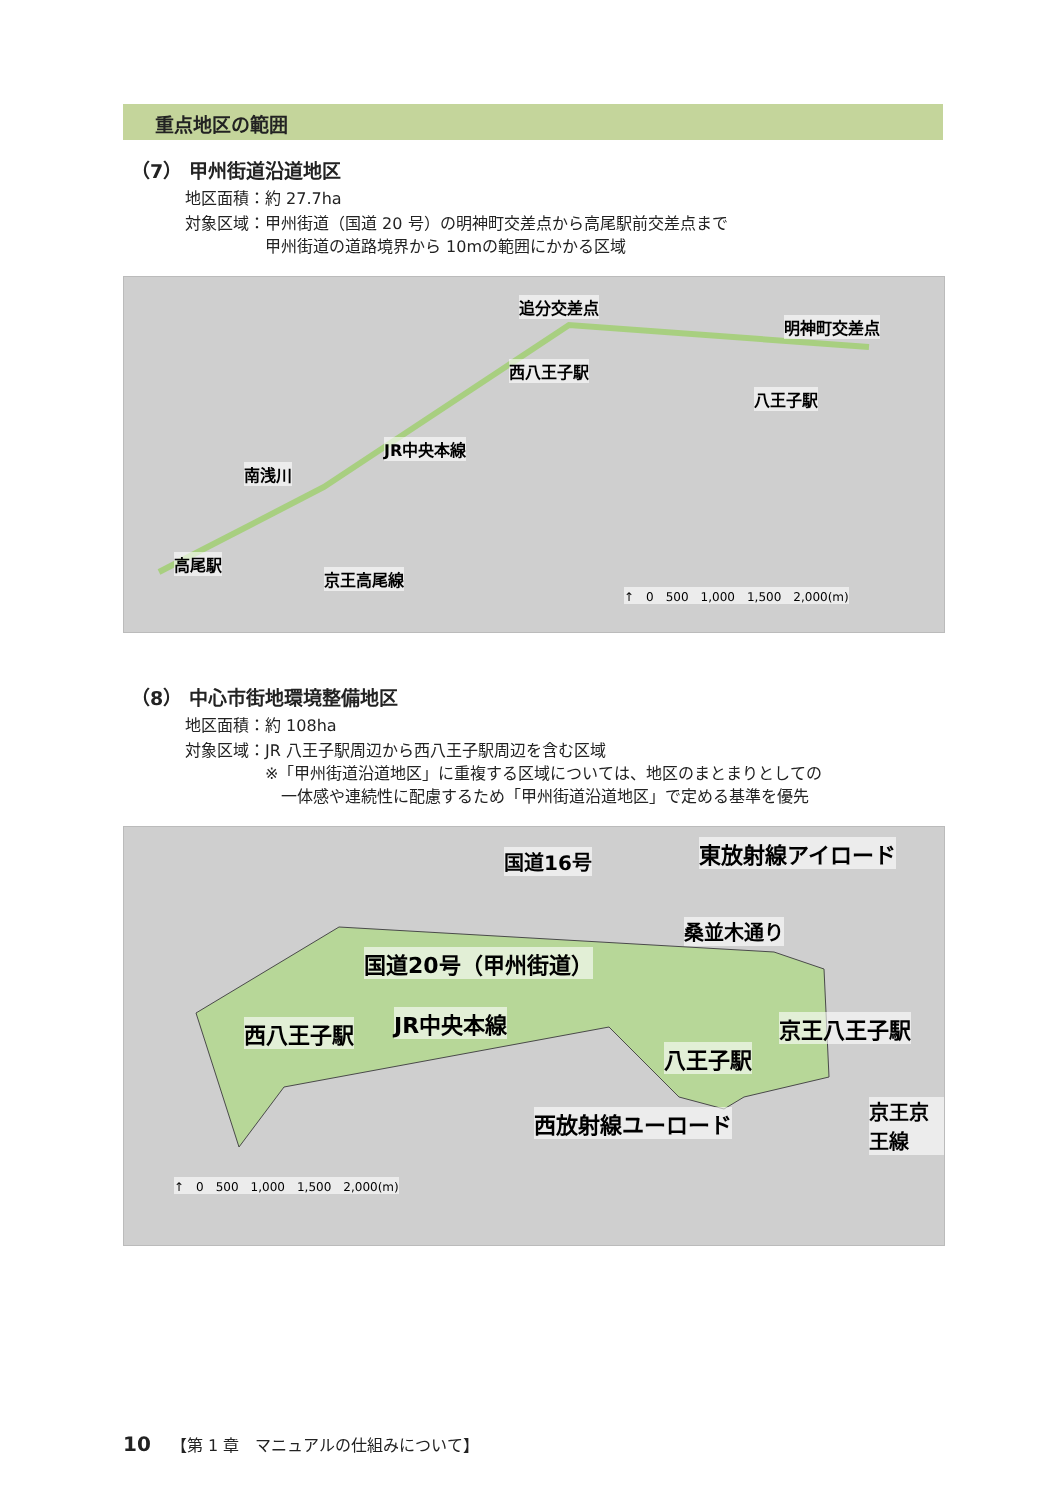重点地区の範囲
（7） 甲州街道沿道地区
地区面積：約 27.7ha
対象区域：甲州街道（国道 20 号）の明神町交差点から高尾駅前交差点まで
　　　　　甲州街道の道路境界から 10mの範囲にかかる区域
追分交差点
明神町交差点
西八王子駅
八王子駅
JR中央本線
南浅川
高尾駅
京王高尾線
↑　0　500　1,000　1,500　2,000(m)
（8） 中心市街地環境整備地区
地区面積：約 108ha
対象区域：JR 八王子駅周辺から西八王子駅周辺を含む区域
　　　　　※「甲州街道沿道地区」に重複する区域については、地区のまとまりとしての
　　　　　　一体感や連続性に配慮するため「甲州街道沿道地区」で定める基準を優先
国道16号 東放射線アイロード
桑並木通り
国道20号（甲州街道）
西八王子駅 JR中央本線 京王八王子駅
八王子駅
西放射線ユーロード 京王京王線
↑　0　500　1,000　1,500　2,000(m)
10 【第 1 章　マニュアルの仕組みについて】